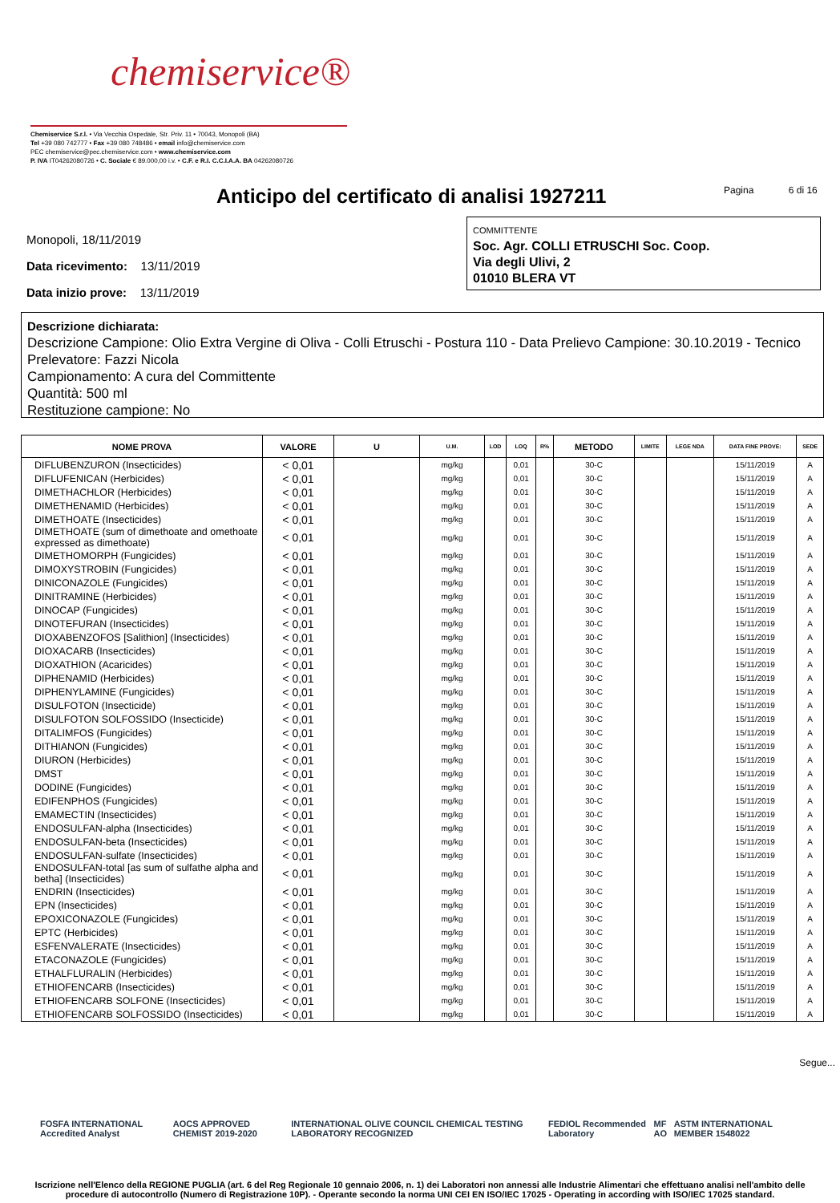chemiservice®
Chemiservice S.r.l. • Via Vecchia Ospedale, Str. Priv. 11 • 70043, Monopoli (BA)
Tel +39 080 742777 • Fax +39 080 748486 • email info@chemiservice.com
PEC chemiservice@pec.chemiservice.com • www.chemiservice.com
P. IVA IT04262080726 • C. Sociale € 89.000,00 i.v. • C.F. e R.I. C.C.I.A.A. BA 04262080726
Anticipo del certificato di analisi 1927211
Pagina 6 di 16
Monopoli, 18/11/2019
Data ricevimento: 13/11/2019
Data inizio prove: 13/11/2019
COMMITTENTE
Soc. Agr. COLLI ETRUSCHI Soc. Coop.
Via degli Ulivi, 2
01010 BLERA VT
Descrizione dichiarata:
Descrizione Campione: Olio Extra Vergine di Oliva - Colli Etruschi - Postura 110 - Data Prelievo Campione: 30.10.2019 - Tecnico Prelevatore: Fazzi Nicola
Campionamento: A cura del Committente
Quantità: 500 ml
Restituzione campione: No
| NOME PROVA | VALORE | U | U.M. | LOD | LOQ | R% | METODO | LIMITE | LEGE NDA | DATA FINE PROVE: | SEDE |
| --- | --- | --- | --- | --- | --- | --- | --- | --- | --- | --- | --- |
| DIFLUBENZURON (Insecticides) | < 0,01 | | mg/kg | | 0,01 | | 30-C | | | 15/11/2019 | A |
| DIFLUFENICAN (Herbicides) | < 0,01 | | mg/kg | | 0,01 | | 30-C | | | 15/11/2019 | A |
| DIMETHACHLOR (Herbicides) | < 0,01 | | mg/kg | | 0,01 | | 30-C | | | 15/11/2019 | A |
| DIMETHENAMID (Herbicides) | < 0,01 | | mg/kg | | 0,01 | | 30-C | | | 15/11/2019 | A |
| DIMETHOATE (Insecticides) | < 0,01 | | mg/kg | | 0,01 | | 30-C | | | 15/11/2019 | A |
| DIMETHOATE (sum of dimethoate and omethoate expressed as dimethoate) | < 0,01 | | mg/kg | | 0,01 | | 30-C | | | 15/11/2019 | A |
| DIMETHOMORPH (Fungicides) | < 0,01 | | mg/kg | | 0,01 | | 30-C | | | 15/11/2019 | A |
| DIMOXYSTROBIN (Fungicides) | < 0,01 | | mg/kg | | 0,01 | | 30-C | | | 15/11/2019 | A |
| DINICONAZOLE (Fungicides) | < 0,01 | | mg/kg | | 0,01 | | 30-C | | | 15/11/2019 | A |
| DINITRAMINE (Herbicides) | < 0,01 | | mg/kg | | 0,01 | | 30-C | | | 15/11/2019 | A |
| DINOCAP (Fungicides) | < 0,01 | | mg/kg | | 0,01 | | 30-C | | | 15/11/2019 | A |
| DINOTEFURAN (Insecticides) | < 0,01 | | mg/kg | | 0,01 | | 30-C | | | 15/11/2019 | A |
| DIOXABENZOFOS [Salithion] (Insecticides) | < 0,01 | | mg/kg | | 0,01 | | 30-C | | | 15/11/2019 | A |
| DIOXACARB (Insecticides) | < 0,01 | | mg/kg | | 0,01 | | 30-C | | | 15/11/2019 | A |
| DIOXATHION (Acaricides) | < 0,01 | | mg/kg | | 0,01 | | 30-C | | | 15/11/2019 | A |
| DIPHENAMID (Herbicides) | < 0,01 | | mg/kg | | 0,01 | | 30-C | | | 15/11/2019 | A |
| DIPHENYLAMINE (Fungicides) | < 0,01 | | mg/kg | | 0,01 | | 30-C | | | 15/11/2019 | A |
| DISULFOTON (Insecticide) | < 0,01 | | mg/kg | | 0,01 | | 30-C | | | 15/11/2019 | A |
| DISULFOTON SOLFOSSIDO (Insecticide) | < 0,01 | | mg/kg | | 0,01 | | 30-C | | | 15/11/2019 | A |
| DITALIMFOS (Fungicides) | < 0,01 | | mg/kg | | 0,01 | | 30-C | | | 15/11/2019 | A |
| DITHIANON (Fungicides) | < 0,01 | | mg/kg | | 0,01 | | 30-C | | | 15/11/2019 | A |
| DIURON (Herbicides) | < 0,01 | | mg/kg | | 0,01 | | 30-C | | | 15/11/2019 | A |
| DMST | < 0,01 | | mg/kg | | 0,01 | | 30-C | | | 15/11/2019 | A |
| DODINE (Fungicides) | < 0,01 | | mg/kg | | 0,01 | | 30-C | | | 15/11/2019 | A |
| EDIFENPHOS (Fungicides) | < 0,01 | | mg/kg | | 0,01 | | 30-C | | | 15/11/2019 | A |
| EMAMECTIN (Insecticides) | < 0,01 | | mg/kg | | 0,01 | | 30-C | | | 15/11/2019 | A |
| ENDOSULFAN-alpha (Insecticides) | < 0,01 | | mg/kg | | 0,01 | | 30-C | | | 15/11/2019 | A |
| ENDOSULFAN-beta (Insecticides) | < 0,01 | | mg/kg | | 0,01 | | 30-C | | | 15/11/2019 | A |
| ENDOSULFAN-sulfate (Insecticides) | < 0,01 | | mg/kg | | 0,01 | | 30-C | | | 15/11/2019 | A |
| ENDOSULFAN-total [as sum of sulfathe alpha and betha] (Insecticides) | < 0,01 | | mg/kg | | 0,01 | | 30-C | | | 15/11/2019 | A |
| ENDRIN (Insecticides) | < 0,01 | | mg/kg | | 0,01 | | 30-C | | | 15/11/2019 | A |
| EPN (Insecticides) | < 0,01 | | mg/kg | | 0,01 | | 30-C | | | 15/11/2019 | A |
| EPOXICONAZOLE (Fungicides) | < 0,01 | | mg/kg | | 0,01 | | 30-C | | | 15/11/2019 | A |
| EPTC (Herbicides) | < 0,01 | | mg/kg | | 0,01 | | 30-C | | | 15/11/2019 | A |
| ESFENVALERATE (Insecticides) | < 0,01 | | mg/kg | | 0,01 | | 30-C | | | 15/11/2019 | A |
| ETACONAZOLE (Fungicides) | < 0,01 | | mg/kg | | 0,01 | | 30-C | | | 15/11/2019 | A |
| ETHALFLURALIN (Herbicides) | < 0,01 | | mg/kg | | 0,01 | | 30-C | | | 15/11/2019 | A |
| ETHIOFENCARB (Insecticides) | < 0,01 | | mg/kg | | 0,01 | | 30-C | | | 15/11/2019 | A |
| ETHIOFENCARB SOLFONE (Insecticides) | < 0,01 | | mg/kg | | 0,01 | | 30-C | | | 15/11/2019 | A |
| ETHIOFENCARB SOLFOSSIDO (Insecticides) | < 0,01 | | mg/kg | | 0,01 | | 30-C | | | 15/11/2019 | A |
Segue...
FOSFA INTERNATIONAL Accredited Analyst AOCS APPROVED CHEMIST 2019-2020 INTERNATIONAL OLIVE COUNCIL CHEMICAL TESTING LABORATORY RECOGNIZED FEDIOL Recommended Laboratory MF AO ASTM INTERNATIONAL MEMBER 1548022
Iscrizione nell'Elenco della REGIONE PUGLIA (art. 6 del Reg Regionale 10 gennaio 2006, n. 1) dei Laboratori non annessi alle Industrie Alimentari che effettuano analisi nell'ambito delle procedure di autocontrollo (Numero di Registrazione 10P). - Operante secondo la norma UNI CEI EN ISO/IEC 17025 - Operating in according with ISO/IEC 17025 standard.